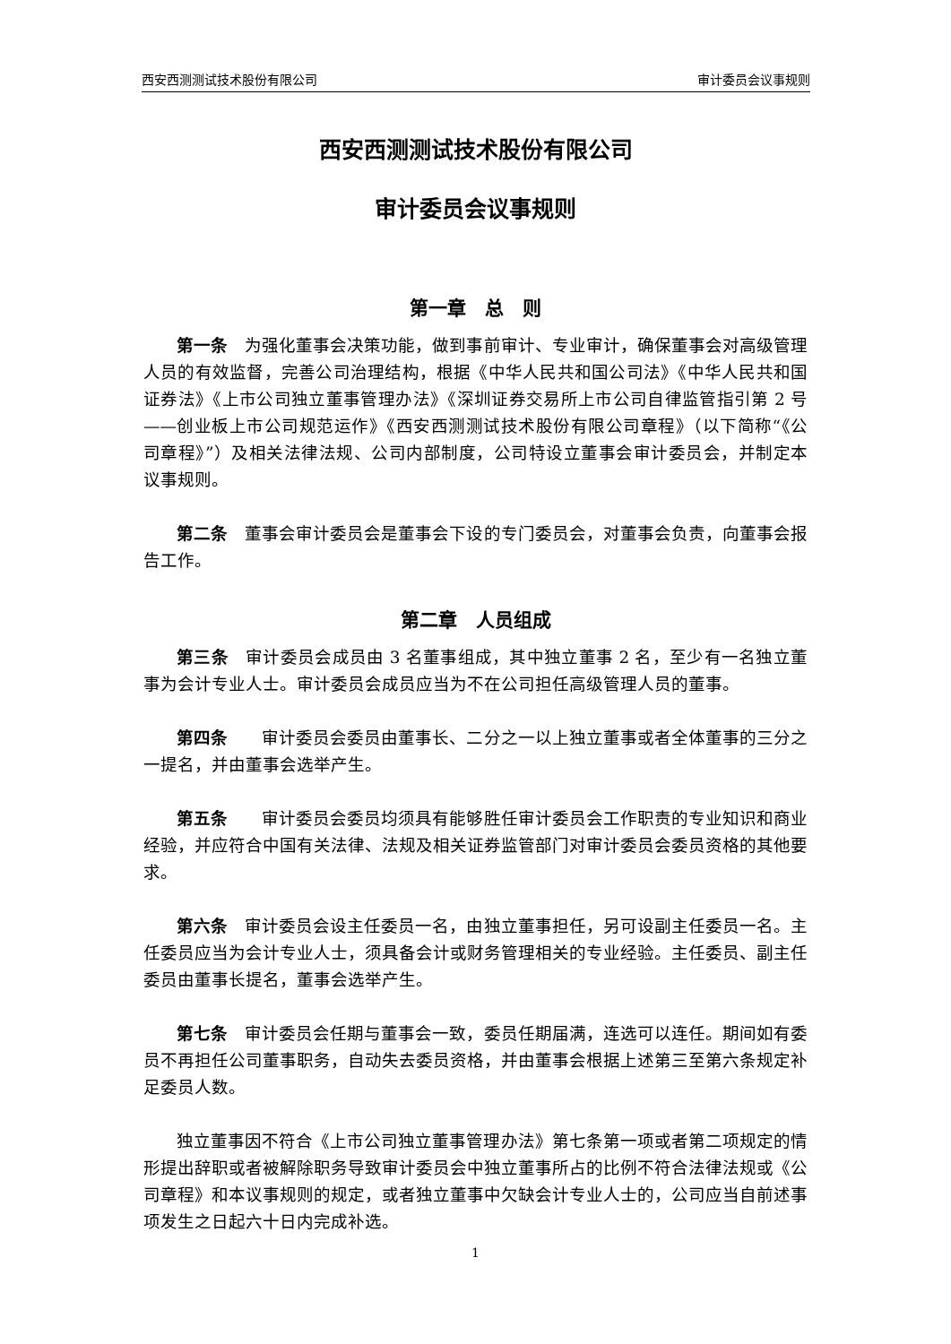西安西测测试技术股份有限公司 审计委员会议事规则
西安西测测试技术股份有限公司
审计委员会议事规则
第一章　总　则
第一条　为强化董事会决策功能，做到事前审计、专业审计，确保董事会对高级管理人员的有效监督，完善公司治理结构，根据《中华人民共和国公司法》《中华人民共和国证券法》《上市公司独立董事管理办法》《深圳证券交易所上市公司自律监管指引第 2 号——创业板上市公司规范运作》《西安西测测试技术股份有限公司章程》（以下简称“《公司章程》”）及相关法律法规、公司内部制度，公司特设立董事会审计委员会，并制定本议事规则。
第二条　董事会审计委员会是董事会下设的专门委员会，对董事会负责，向董事会报告工作。
第二章　人员组成
第三条　审计委员会成员由 3 名董事组成，其中独立董事 2 名，至少有一名独立董事为会计专业人士。审计委员会成员应当为不在公司担任高级管理人员的董事。
第四条　　审计委员会委员由董事长、二分之一以上独立董事或者全体董事的三分之一提名，并由董事会选举产生。
第五条　　审计委员会委员均须具有能够胜任审计委员会工作职责的专业知识和商业经验，并应符合中国有关法律、法规及相关证券监管部门对审计委员会委员资格的其他要求。
第六条　审计委员会设主任委员一名，由独立董事担任，另可设副主任委员一名。主任委员应当为会计专业人士，须具备会计或财务管理相关的专业经验。主任委员、副主任委员由董事长提名，董事会选举产生。
第七条　审计委员会任期与董事会一致，委员任期届满，连选可以连任。期间如有委员不再担任公司董事职务，自动失去委员资格，并由董事会根据上述第三至第六条规定补足委员人数。
独立董事因不符合《上市公司独立董事管理办法》第七条第一项或者第二项规定的情形提出辞职或者被解除职务导致审计委员会中独立董事所占的比例不符合法律法规或《公司章程》和本议事规则的规定，或者独立董事中欠缺会计专业人士的，公司应当自前述事项发生之日起六十日内完成补选。
1